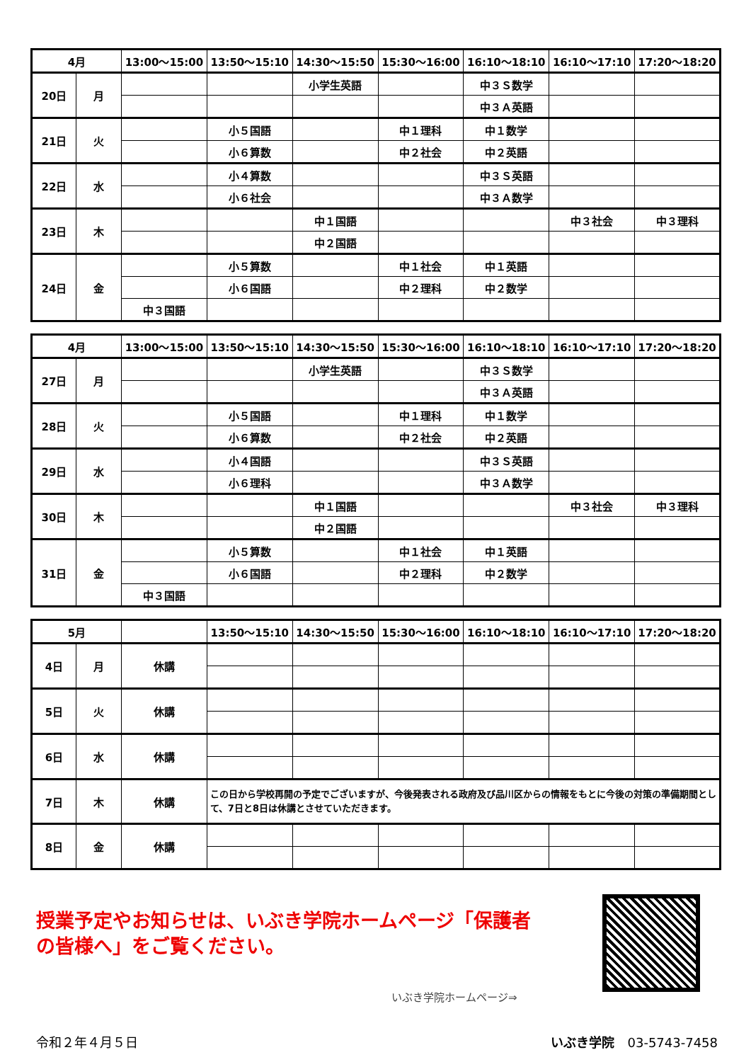| 4月 | | 13:00～15:00 | 13:50～15:10 | 14:30～15:50 | 15:30～16:00 | 16:10～18:10 | 16:10～17:10 | 17:20～18:20 |
| --- | --- | --- | --- | --- | --- | --- | --- | --- |
| 20日 | 月 | | | 小学生英語 | | 中３Ｓ数学 | | |
| | | | | | | 中３Ａ英語 | | |
| 21日 | 火 | | 小５国語 | | 中１理科 | 中１数学 | | |
| | | | 小６算数 | | 中２社会 | 中２英語 | | |
| 22日 | 水 | | 小４算数 | | | 中３Ｓ英語 | | |
| | | | 小６社会 | | | 中３Ａ数学 | | |
| 23日 | 木 | | | 中１国語 | | | 中３社会 | 中３理科 |
| | | | | 中２国語 | | | | |
| 24日 | 金 | | 小５算数 | | 中１社会 | 中１英語 | | |
| | | | 小６国語 | | 中２理科 | 中２数学 | | |
| | | 中３国語 | | | | | | |
| 4月 | | 13:00～15:00 | 13:50～15:10 | 14:30～15:50 | 15:30～16:00 | 16:10～18:10 | 16:10～17:10 | 17:20～18:20 |
| --- | --- | --- | --- | --- | --- | --- | --- | --- |
| 27日 | 月 | | | 小学生英語 | | 中３Ｓ数学 | | |
| | | | | | | 中３Ａ英語 | | |
| 28日 | 火 | | 小５国語 | | 中１理科 | 中１数学 | | |
| | | | 小６算数 | | 中２社会 | 中２英語 | | |
| 29日 | 水 | | 小４国語 | | | 中３Ｓ英語 | | |
| | | | 小６理科 | | | 中３Ａ数学 | | |
| 30日 | 木 | | | 中１国語 | | | 中３社会 | 中３理科 |
| | | | | 中２国語 | | | | |
| 31日 | 金 | | 小５算数 | | 中１社会 | 中１英語 | | |
| | | | 小６国語 | | 中２理科 | 中２数学 | | |
| | | 中３国語 | | | | | | |
| 5月 | | | 13:50～15:10 | 14:30～15:50 | 15:30～16:00 | 16:10～18:10 | 16:10～17:10 | 17:20～18:20 |
| --- | --- | --- | --- | --- | --- | --- | --- | --- |
| 4日 | 月 | 休講 | | | | | | |
| 5日 | 火 | 休講 | | | | | | |
| 6日 | 水 | 休講 | | | | | | |
| 7日 | 木 | 休講 | この日から学校再開の予定でございますが、今後発表される政府及び品川区からの情報をもとに今後の対策の準備期間として、7日と8日は休講とさせていただきます。 | | | | | |
| 8日 | 金 | 休講 | | | | | | |
授業予定やお知らせは、いぶき学院ホームページ「保護者の皆様へ」をご覧ください。
いぶき学院ホームページ⇒
令和２年４月５日 いぶき学院　03-5743-7458